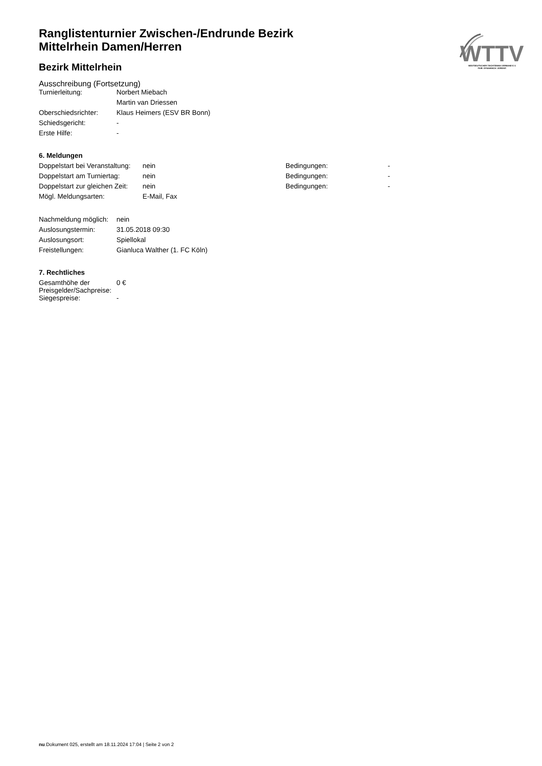WTTV
WESTDEUTSCHER TISCHTENNIS-VERBAND E.V.
FAIR. DYNAMISCH. VEREINT.
Ranglistenturnier Zwischen-/Endrunde Bezirk
Mittelrhein Damen/Herren
Bezirk Mittelrhein
Ausschreibung (Fortsetzung)
| Turnierleitung: | Norbert Miebach |
| | Martin van Driessen |
| Oberschiedsrichter: | Klaus Heimers (ESV BR Bonn) |
| Schiedsgericht: | - |
| Erste Hilfe: | - |
6. Meldungen
| Doppelstart bei Veranstaltung: | nein | Bedingungen: | - |
| Doppelstart am Turniertag: | nein | Bedingungen: | - |
| Doppelstart zur gleichen Zeit: | nein | Bedingungen: | - |
| Mögl. Meldungsarten: | E-Mail, Fax | | |
| Nachmeldung möglich: | nein |
| Auslosungstermin: | 31.05.2018 09:30 |
| Auslosungsort: | Spiellokal |
| Freistellungen: | Gianluca Walther (1. FC Köln) |
7. Rechtliches
| Gesamthöhe der Preisgelder/Sachpreise: | 0 € |
| Siegespreise: | - |
nu.Dokument 025, erstellt am 18.11.2024 17:04 | Seite 2 von 2